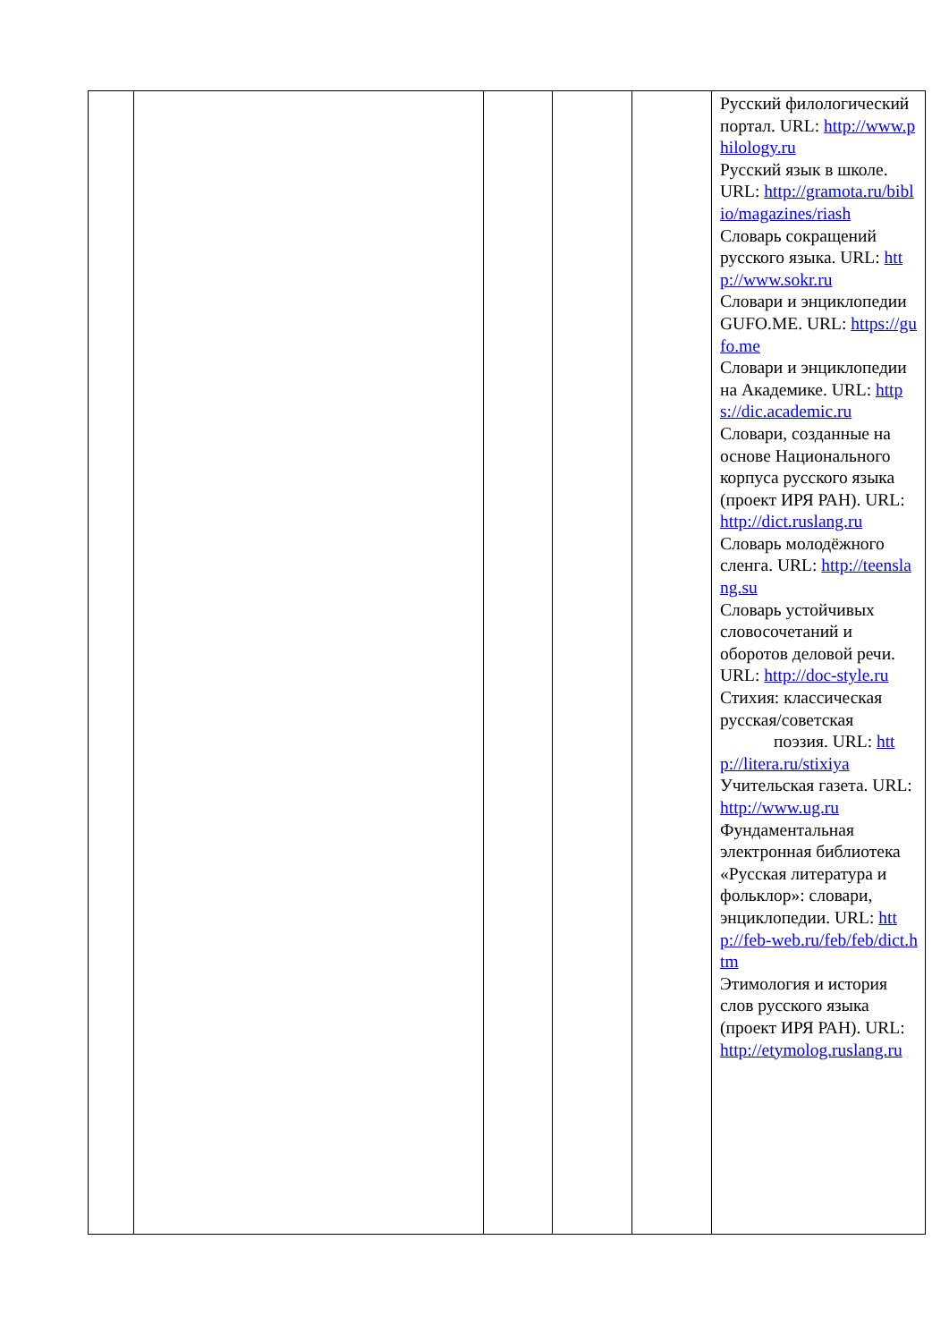| | | | | | Русский филологический портал. URL: http://www.philology.ru Русский язык в школе. URL: http://gramota.ru/biblio/magazines/riash Словарь сокращений русского языка. URL: http://www.sokr.ru Словари и энциклопедии GUFO.ME. URL: https://gufo.me Словари и энциклопедии на Академике. URL: https://dic.academic.ru Словари, созданные на основе Национального корпуса русского языка (проект ИРЯ РАН). URL: http://dict.ruslang.ru Словарь молодёжного сленга. URL: http://teenslang.su Словарь устойчивых словосочетаний и оборотов деловой речи. URL: http://doc-style.ru Стихия: классическая русская/советская поэзия. URL: http://litera.ru/stixiya Учительская газета. URL: http://www.ug.ru Фундаментальная электронная библиотека «Русская литература и фольклор»: словари, энциклопедии. URL: http://feb-web.ru/feb/feb/dict.htm Этимология и история слов русского языка (проект ИРЯ РАН). URL: http://etymolog.ruslang.ru |